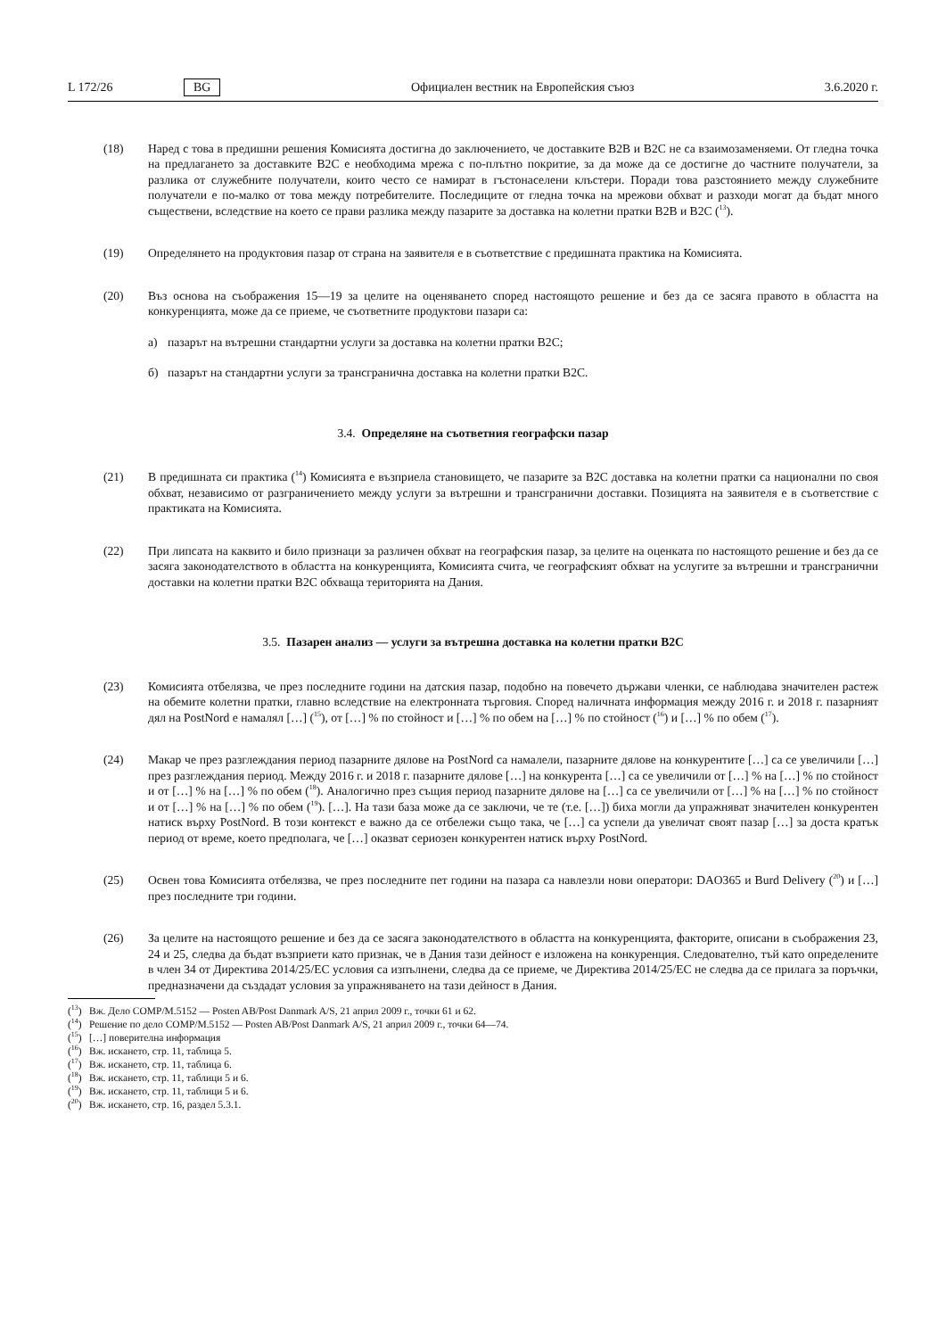L 172/26 BG Официален вестник на Европейския съюз 3.6.2020 г.
(18) Наред с това в предишни решения Комисията достигна до заключението, че доставките B2B и B2C не са взаимозаменяеми. От гледна точка на предлагането за доставките B2C е необходима мрежа с по-плътно покритие, за да може да се достигне до частните получатели, за разлика от служебните получатели, които често се намират в гъстонаселени клъстери. Поради това разстоянието между служебните получатели е по-малко от това между потребителите. Последиците от гледна точка на мрежови обхват и разходи могат да бъдат много съществени, вследствие на което се прави разлика между пазарите за доставка на колетни пратки B2B и B2C (<sup>13</sup>).
(19) Определянето на продуктовия пазар от страна на заявителя е в съответствие с предишната практика на Комисията.
(20) Въз основа на съображения 15—19 за целите на оценяването според настоящото решение и без да се засяга правото в областта на конкуренцията, може да се приеме, че съответните продуктови пазари са:
а) пазарът на вътрешни стандартни услуги за доставка на колетни пратки B2C;
б) пазарът на стандартни услуги за трансгранична доставка на колетни пратки B2C.
3.4. Определяне на съответния географски пазар
(21) В предишната си практика (<sup>14</sup>) Комисията е възприела становището, че пазарите за B2C доставка на колетни пратки са национални по своя обхват, независимо от разграничението между услуги за вътрешни и трансгранични доставки. Позицията на заявителя е в съответствие с практиката на Комисията.
(22) При липсата на каквито и било признаци за различен обхват на географския пазар, за целите на оценката по настоящото решение и без да се засяга законодателството в областта на конкуренцията, Комисията счита, че географският обхват на услугите за вътрешни и трансгранични доставки на колетни пратки B2C обхваща територията на Дания.
3.5. Пазарен анализ — услуги за вътрешна доставка на колетни пратки B2C
(23) Комисията отбелязва, че през последните години на датския пазар, подобно на повечето държави членки, се наблюдава значителен растеж на обемите колетни пратки, главно вследствие на електронната търговия. Според наличната информация между 2016 г. и 2018 г. пазарният дял на PostNord е намалял […] (<sup>15</sup>), от […] % по стойност и […] % по обем на […] % по стойност (<sup>16</sup>) и […] % по обем (<sup>17</sup>).
(24) Макар че през разглеждания период пазарните дялове на PostNord са намалели, пазарните дялове на конкурентите […] са се увеличили […] през разглеждания период. Между 2016 г. и 2018 г. пазарните дялове […] на конкурента […] са се увеличили от […] % на […] % по стойност и от […] % на […] % по обем (<sup>18</sup>). Аналогично през същия период пазарните дялове на […] са се увеличили от […] % на […] % по стойност и от […] % на […] % по обем (<sup>19</sup>). […]. На тази база може да се заключи, че те (т.е. […]) биха могли да упражняват значителен конкурентен натиск върху PostNord. В този контекст е важно да се отбележи също така, че […] са успели да увеличат своят пазар […] за доста кратък период от време, което предполага, че […] оказват сериозен конкурентен натиск върху PostNord.
(25) Освен това Комисията отбелязва, че през последните пет години на пазара са навлезли нови оператори: DAO365 и Burd Delivery (<sup>20</sup>) и […] през последните три години.
(26) За целите на настоящото решение и без да се засяга законодателството в областта на конкуренцията, факторите, описани в съображения 23, 24 и 25, следва да бъдат възприети като признак, че в Дания тази дейност е изложена на конкуренция. Следователно, тъй като определените в член 34 от Директива 2014/25/ЕС условия са изпълнени, следва да се приеме, че Директива 2014/25/ЕС не следва да се прилага за поръчки, предназначени да създадат условия за упражняването на тази дейност в Дания.
(<sup>13</sup>) Вж. Дело COMP/M.5152 — Posten AB/Post Danmark A/S, 21 април 2009 г., точки 61 и 62.
(<sup>14</sup>) Решение по дело COMP/M.5152 — Posten AB/Post Danmark A/S, 21 април 2009 г., точки 64—74.
(<sup>15</sup>) […] поверителна информация
(<sup>16</sup>) Вж. искането, стр. 11, таблица 5.
(<sup>17</sup>) Вж. искането, стр. 11, таблица 6.
(<sup>18</sup>) Вж. искането, стр. 11, таблици 5 и 6.
(<sup>19</sup>) Вж. искането, стр. 11, таблици 5 и 6.
(<sup>20</sup>) Вж. искането, стр. 16, раздел 5.3.1.